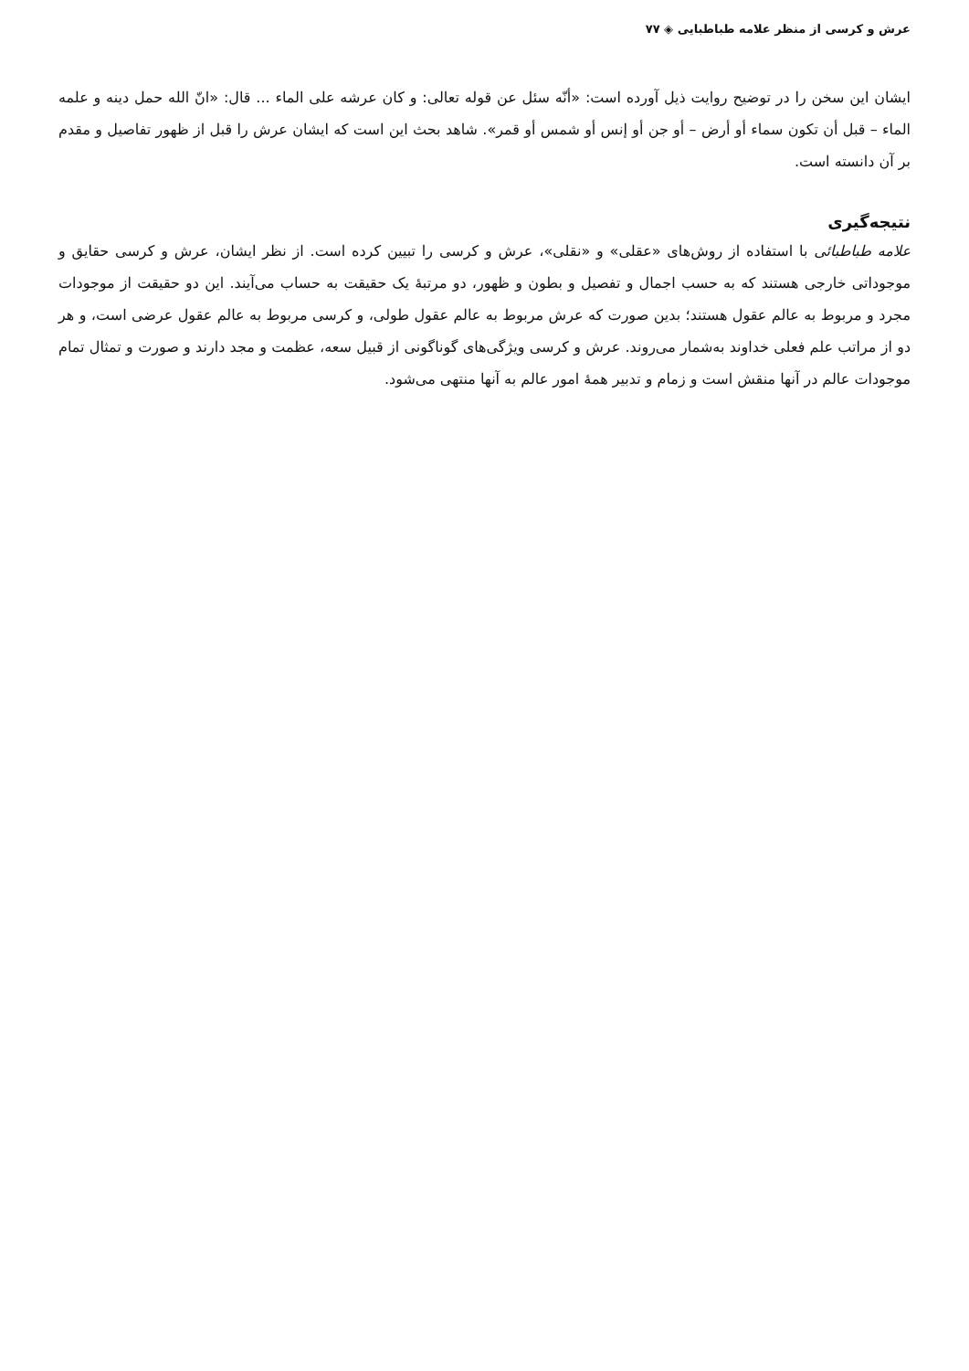عرش و کرسی از منظر علامه طباطبایی ◈ ۷۷
ایشان این سخن را در توضیح روایت ذیل آورده است: «أنّه سئل عن قوله تعالی: و کان عرشه علی الماء ... قال: «انّ الله حمل دینه و علمه الماء – قبل أن تکون سماء أو أرض – أو جن أو إنس أو شمس أو قمر». شاهد بحث این است که ایشان عرش را قبل از ظهور تفاصیل و مقدم بر آن دانسته است.
نتیجه‌گیری
علامه طباطبائی با استفاده از روش‌های «عقلی» و «نقلی»، عرش و کرسی را تبیین کرده است. از نظر ایشان، عرش و کرسی حقایق و موجوداتی خارجی هستند که به حسب اجمال و تفصیل و بطون و ظهور، دو مرتبهٔ یک حقیقت به حساب می‌آیند. این دو حقیقت از موجودات مجرد و مربوط به عالم عقول هستند؛ بدین صورت که عرش مربوط به عالم عقول طولی، و کرسی مربوط به عالم عقول عرضی است، و هر دو از مراتب علم فعلی خداوند به‌شمار می‌روند. عرش و کرسی ویژگی‌های گوناگونی از قبیل سعه، عظمت و مجد دارند و صورت و تمثال تمام موجودات عالم در آنها منقش است و زمام و تدبیر همهٔ امور عالم به آنها منتهی می‌شود.